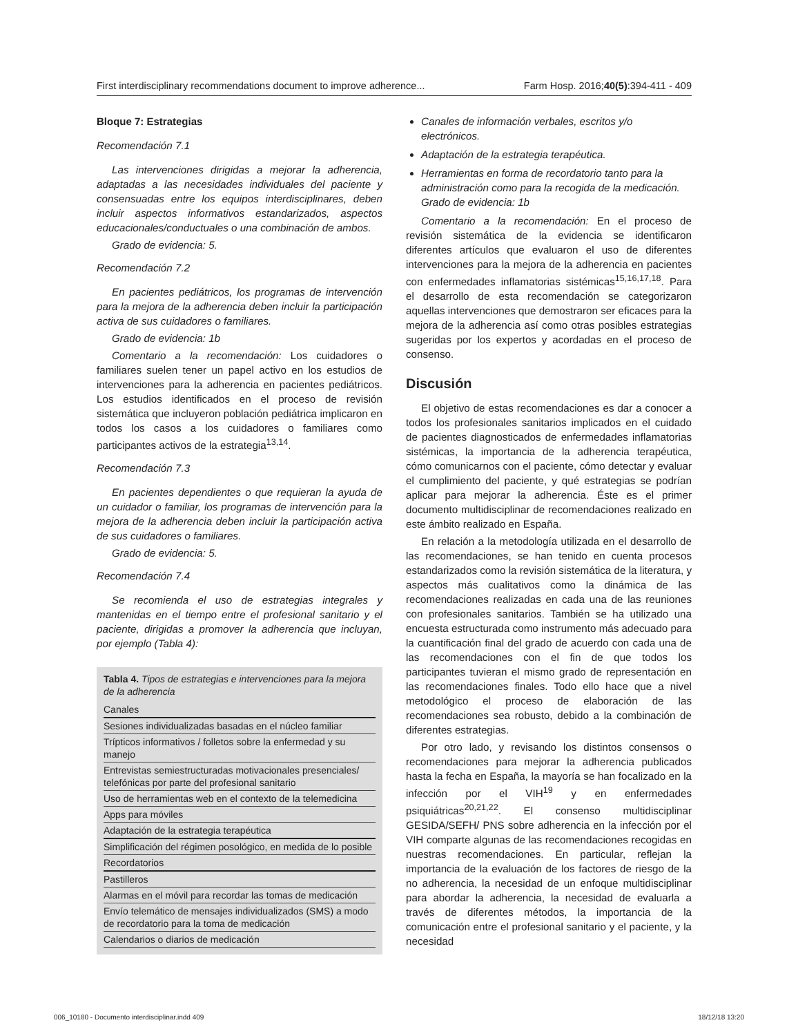First interdisciplinary recommendations document to improve adherence... Farm Hosp. 2016;40(5):394-411 - 409
Bloque 7: Estrategias
Recomendación 7.1
Las intervenciones dirigidas a mejorar la adherencia, adaptadas a las necesidades individuales del paciente y consensuadas entre los equipos interdisciplinares, deben incluir aspectos informativos estandarizados, aspectos educacionales/conductuales o una combinación de ambos.
Grado de evidencia: 5.
Recomendación 7.2
En pacientes pediátricos, los programas de intervención para la mejora de la adherencia deben incluir la participación activa de sus cuidadores o familiares.
Grado de evidencia: 1b
Comentario a la recomendación: Los cuidadores o familiares suelen tener un papel activo en los estudios de intervenciones para la adherencia en pacientes pediátricos. Los estudios identificados en el proceso de revisión sistemática que incluyeron población pediátrica implicaron en todos los casos a los cuidadores o familiares como participantes activos de la estrategia<sup>13,14</sup>.
Recomendación 7.3
En pacientes dependientes o que requieran la ayuda de un cuidador o familiar, los programas de intervención para la mejora de la adherencia deben incluir la participación activa de sus cuidadores o familiares.
Grado de evidencia: 5.
Recomendación 7.4
Se recomienda el uso de estrategias integrales y mantenidas en el tiempo entre el profesional sanitario y el paciente, dirigidas a promover la adherencia que incluyan, por ejemplo (Tabla 4):
Tabla 4. Tipos de estrategias e intervenciones para la mejora de la adherencia
| Canales |
| --- |
| Sesiones individualizadas basadas en el núcleo familiar |
| Trípticos informativos / folletos sobre la enfermedad y su manejo |
| Entrevistas semiestructuradas motivacionales presenciales/ telefónicas por parte del profesional sanitario |
| Uso de herramientas web en el contexto de la telemedicina |
| Apps para móviles |
| Adaptación de la estrategia terapéutica |
| Simplificación del régimen posológico, en medida de lo posible |
| Recordatorios |
| Pastilleros |
| Alarmas en el móvil para recordar las tomas de medicación |
| Envío telemático de mensajes individualizados (SMS) a modo de recordatorio para la toma de medicación |
| Calendarios o diarios de medicación |
Canales de información verbales, escritos y/o electrónicos.
Adaptación de la estrategia terapéutica.
Herramientas en forma de recordatorio tanto para la administración como para la recogida de la medicación.
Grado de evidencia: 1b
Comentario a la recomendación: En el proceso de revisión sistemática de la evidencia se identificaron diferentes artículos que evaluaron el uso de diferentes intervenciones para la mejora de la adherencia en pacientes con enfermedades inflamatorias sistémicas<sup>15,16,17,18</sup>. Para el desarrollo de esta recomendación se categorizaron aquellas intervenciones que demostraron ser eficaces para la mejora de la adherencia así como otras posibles estrategias sugeridas por los expertos y acordadas en el proceso de consenso.
Discusión
El objetivo de estas recomendaciones es dar a conocer a todos los profesionales sanitarios implicados en el cuidado de pacientes diagnosticados de enfermedades inflamatorias sistémicas, la importancia de la adherencia terapéutica, cómo comunicarnos con el paciente, cómo detectar y evaluar el cumplimiento del paciente, y qué estrategias se podrían aplicar para mejorar la adherencia. Éste es el primer documento multidisciplinar de recomendaciones realizado en este ámbito realizado en España.
En relación a la metodología utilizada en el desarrollo de las recomendaciones, se han tenido en cuenta procesos estandarizados como la revisión sistemática de la literatura, y aspectos más cualitativos como la dinámica de las recomendaciones realizadas en cada una de las reuniones con profesionales sanitarios. También se ha utilizado una encuesta estructurada como instrumento más adecuado para la cuantificación final del grado de acuerdo con cada una de las recomendaciones con el fin de que todos los participantes tuvieran el mismo grado de representación en las recomendaciones finales. Todo ello hace que a nivel metodológico el proceso de elaboración de las recomendaciones sea robusto, debido a la combinación de diferentes estrategias.
Por otro lado, y revisando los distintos consensos o recomendaciones para mejorar la adherencia publicados hasta la fecha en España, la mayoría se han focalizado en la infección por el VIH<sup>19</sup> y en enfermedades psiquiátricas<sup>20,21,22</sup>. El consenso multidisciplinar GESIDA/SEFH/ PNS sobre adherencia en la infección por el VIH comparte algunas de las recomendaciones recogidas en nuestras recomendaciones. En particular, reflejan la importancia de la evaluación de los factores de riesgo de la no adherencia, la necesidad de un enfoque multidisciplinar para abordar la adherencia, la necesidad de evaluarla a través de diferentes métodos, la importancia de la comunicación entre el profesional sanitario y el paciente, y la necesidad
006_10180 - Documento interdisciplinar.indd 409 18/12/18 13:20